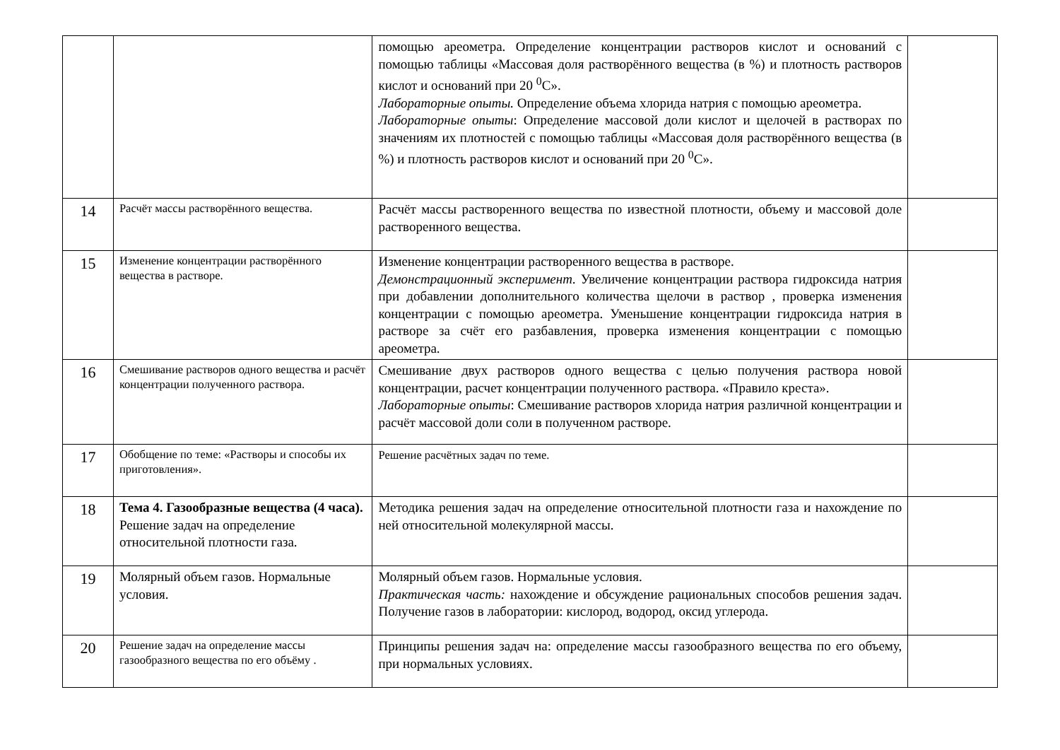| | | помощью ареометра. Определение концентрации растворов кислот и оснований с помощью таблицы «Массовая доля растворённого вещества (в %) и плотность растворов кислот и оснований при 20 <sup>0</sup>С». Лабораторные опыты. Определение объема хлорида натрия с помощью ареометра. Лабораторные опыты : Определение массовой доли кислот и щелочей в растворах по значениям их плотностей с помощью таблицы «Массовая доля растворённого вещества (в %) и плотность растворов кислот и оснований при 20 <sup>0</sup>С». | |
| 14 | Расчёт массы растворённого вещества. | Расчёт массы растворенного вещества по известной плотности, объему и массовой доле растворенного вещества. | |
| 15 | Изменение концентрации растворённого вещества в растворе. | Изменение концентрации растворенного вещества в растворе. Демонстрационный эксперимент. Увеличение концентрации раствора гидроксида натрия при добавлении дополнительного количества щелочи в раствор , проверка изменения концентрации с помощью ареометра. Уменьшение концентрации гидроксида натрия в растворе за счёт его разбавления, проверка изменения концентрации с помощью ареометра. | |
| 16 | Смешивание растворов одного вещества и расчёт концентрации полученного раствора. | Смешивание двух растворов одного вещества с целью получения раствора новой концентрации, расчет концентрации полученного раствора. «Правило креста». Лабораторные опыты : Смешивание растворов хлорида натрия различной концентрации и расчёт массовой доли соли в полученном растворе. | |
| 17 | Обобщение по теме: «Растворы и способы их приготовления». | Решение расчётных задач по теме. | |
| 18 | Тема 4. Газообразные вещества (4 часа). Решение задач на определение относительной плотности газа. | Методика решения задач на определение относительной плотности газа и нахождение по ней относительной молекулярной массы. | |
| 19 | Молярный объем газов. Нормальные условия. | Молярный объем газов. Нормальные условия. Практическая часть: нахождение и обсуждение рациональных способов решения задач. Получение газов в лаборатории: кислород, водород, оксид углерода. | |
| 20 | Решение задач на определение массы газообразного вещества по его объёму . | Принципы решения задач на: определение массы газообразного вещества по его объему, при нормальных условиях. | |